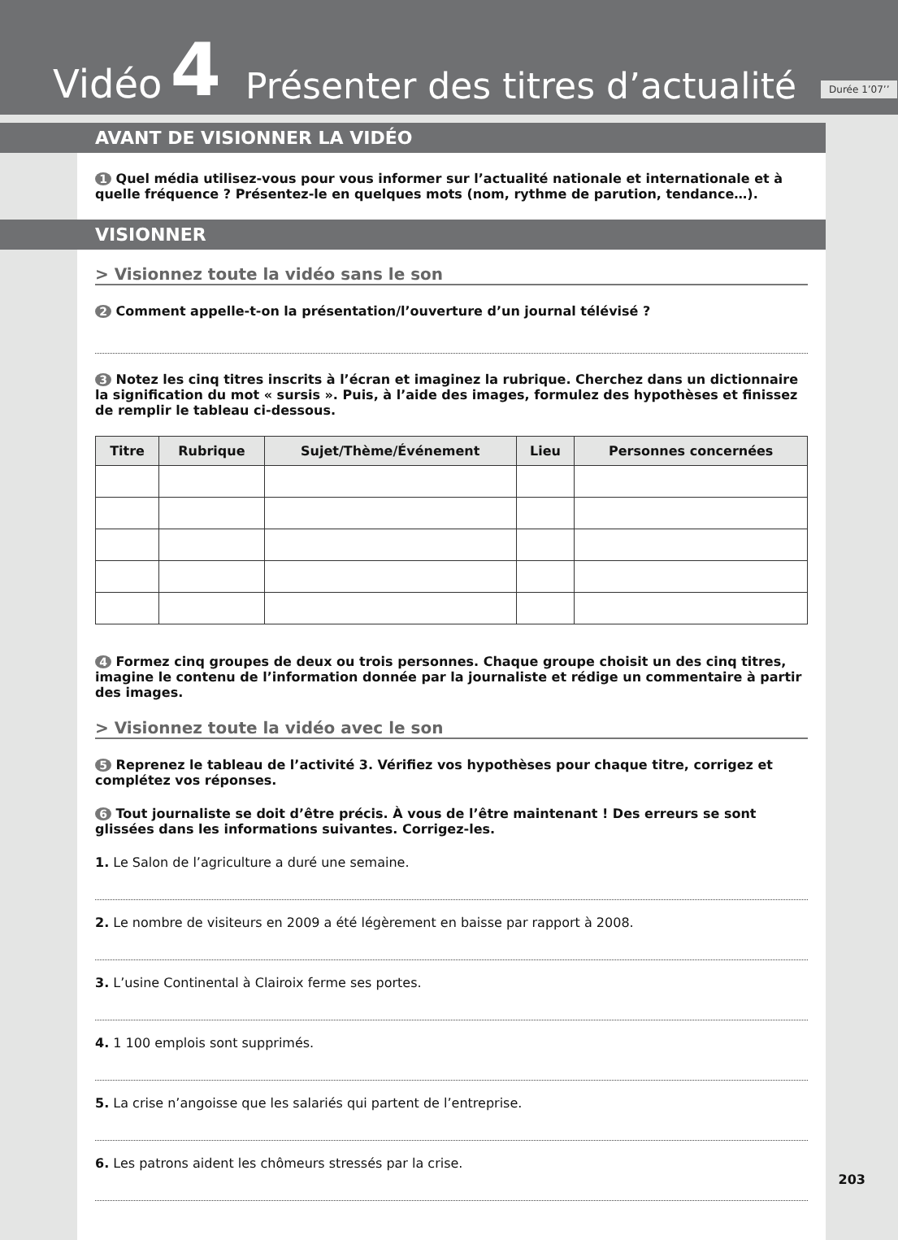Vidéo 4 Présenter des titres d’actualité Durée 1’07’’
AVANT DE VISIONNER LA VIDÉO
1 Quel média utilisez-vous pour vous informer sur l’actualité nationale et internationale et à quelle fréquence ? Présentez-le en quelques mots (nom, rythme de parution, tendance…).
VISIONNER
> Visionnez toute la vidéo sans le son
2 Comment appelle-t-on la présentation/l’ouverture d’un journal télévisé ?
3 Notez les cinq titres inscrits à l’écran et imaginez la rubrique. Cherchez dans un dictionnaire la signification du mot « sursis ». Puis, à l’aide des images, formulez des hypothèses et finissez de remplir le tableau ci-dessous.
| Titre | Rubrique | Sujet/Thème/Événement | Lieu | Personnes concernées |
| --- | --- | --- | --- | --- |
4 Formez cinq groupes de deux ou trois personnes. Chaque groupe choisit un des cinq titres, imagine le contenu de l’information donnée par la journaliste et rédige un commentaire à partir des images.
> Visionnez toute la vidéo avec le son
5 Reprenez le tableau de l’activité 3. Vérifiez vos hypothèses pour chaque titre, corrigez et complétez vos réponses.
6 Tout journaliste se doit d’être précis. À vous de l’être maintenant ! Des erreurs se sont glissées dans les informations suivantes. Corrigez-les.
1. Le Salon de l’agriculture a duré une semaine.
2. Le nombre de visiteurs en 2009 a été légèrement en baisse par rapport à 2008.
3. L’usine Continental à Clairoix ferme ses portes.
4. 1 100 emplois sont supprimés.
5. La crise n’angoisse que les salariés qui partent de l’entreprise.
6. Les patrons aident les chômeurs stressés par la crise.
203